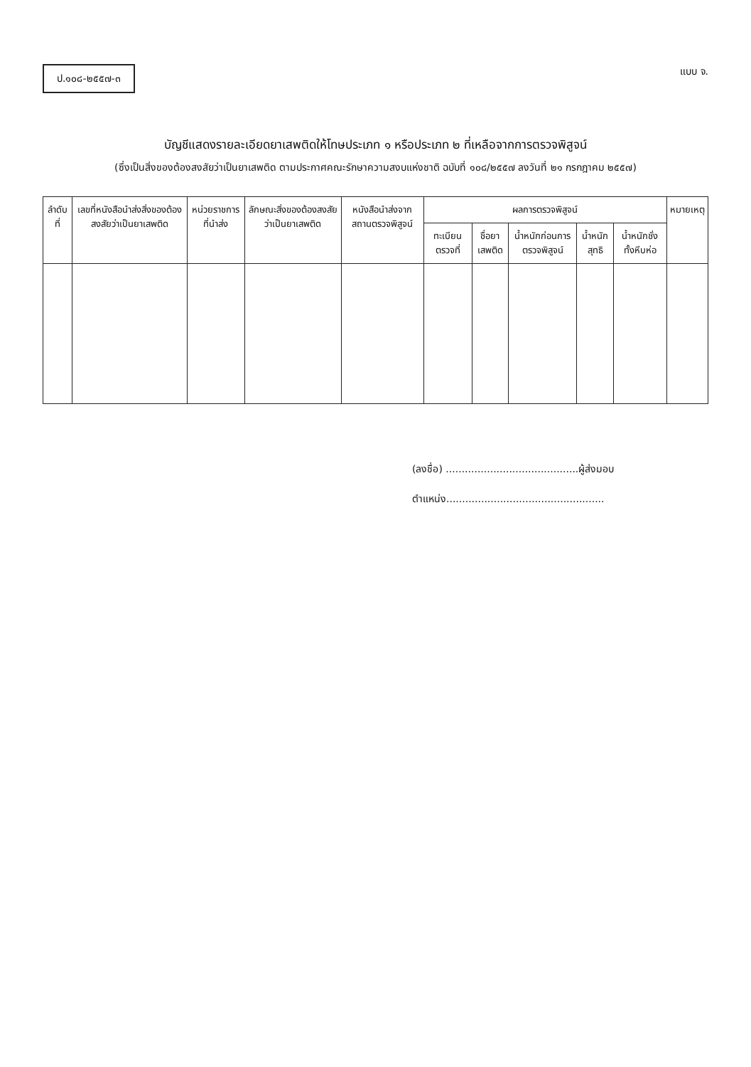ป.๑๐๘-๒๕๕๗-๓
แบบ จ.
บัญชีแสดงรายละเอียดยาเสพติดให้โทษประเภท ๑ หรือประเภท ๒ ที่เหลือจากการตรวจพิสูจน์
(ซึ่งเป็นสิ่งของต้องสงสัยว่าเป็นยาเสพติด ตามประกาศคณะรักษาความสงบแห่งชาติ ฉบับที่ ๑๐๘/๒๕๕๗ ลงวันที่ ๒๑ กรกฎาคม ๒๕๕๗)
| ลำดับที่ | เลขที่หนังสือนำส่งสิ่งของต้องสงสัยว่าเป็นยาเสพติด | หน่วยราชการที่นำส่ง | ลักษณะสิ่งของต้องสงสัยว่าเป็นยาเสพติด | หนังสือนำส่งจากสถานตรวจพิสูจน์ | ผลการตรวจพิสูจน์ | | | | | หมายเหตุ |
| --- | --- | --- | --- | --- | --- | --- | --- | --- | --- | --- |
| | | | | | ทะเบียนตรวจที่ | ชื่อยาเสพติด | น้ำหนักก่อนการตรวจพิสูจน์ | น้ำหนักสุทธิ | น้ำหนักชั่งทั้งหีบห่อ | |
(ลงชื่อ) ..........................................ผู้ส่งมอบ
ตำแหน่ง..................................................